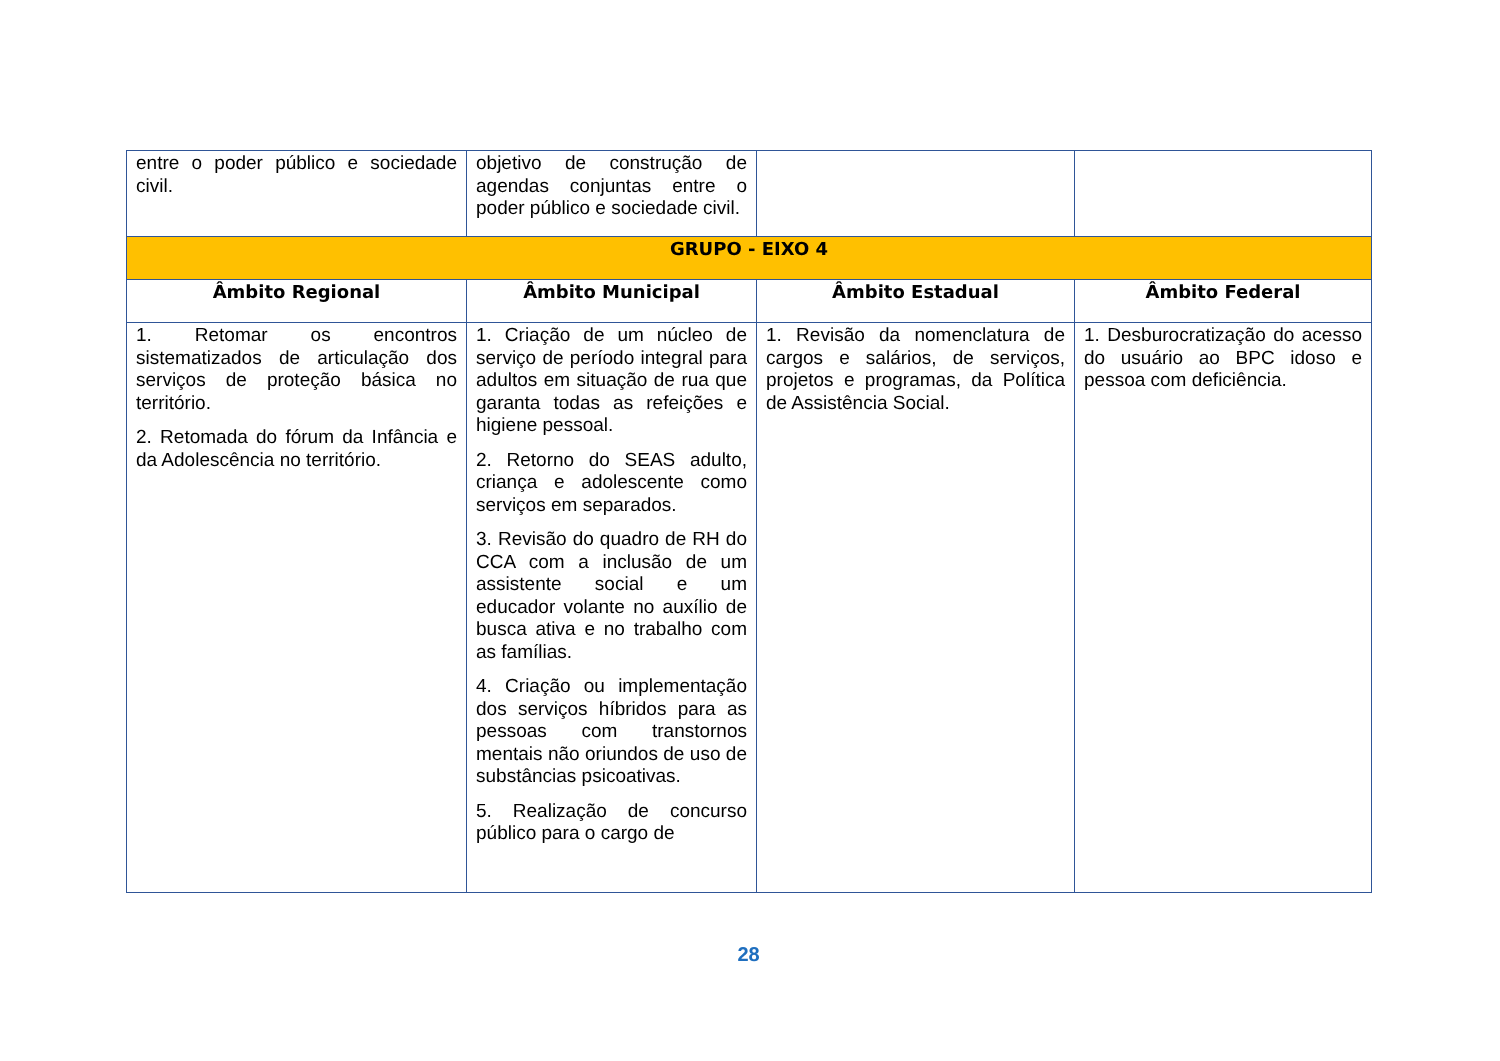| entre o poder público e sociedade civil. | objetivo de construção de agendas conjuntas entre o poder público e sociedade civil. | | |
| GRUPO - EIXO 4 | | | |
| Âmbito Regional | Âmbito Municipal | Âmbito Estadual | Âmbito Federal |
| 1. Retomar os encontros sistematizados de articulação dos serviços de proteção básica no território. 2. Retomada do fórum da Infância e da Adolescência no território. | 1. Criação de um núcleo de serviço de período integral para adultos em situação de rua que garanta todas as refeições e higiene pessoal. 2. Retorno do SEAS adulto, criança e adolescente como serviços em separados. 3. Revisão do quadro de RH do CCA com a inclusão de um assistente social e um educador volante no auxílio de busca ativa e no trabalho com as famílias. 4. Criação ou implementação dos serviços híbridos para as pessoas com transtornos mentais não oriundos de uso de substâncias psicoativas. 5. Realização de concurso público para o cargo de | 1. Revisão da nomenclatura de cargos e salários, de serviços, projetos e programas, da Política de Assistência Social. | 1. Desburocratização do acesso do usuário ao BPC idoso e pessoa com deficiência. |
28